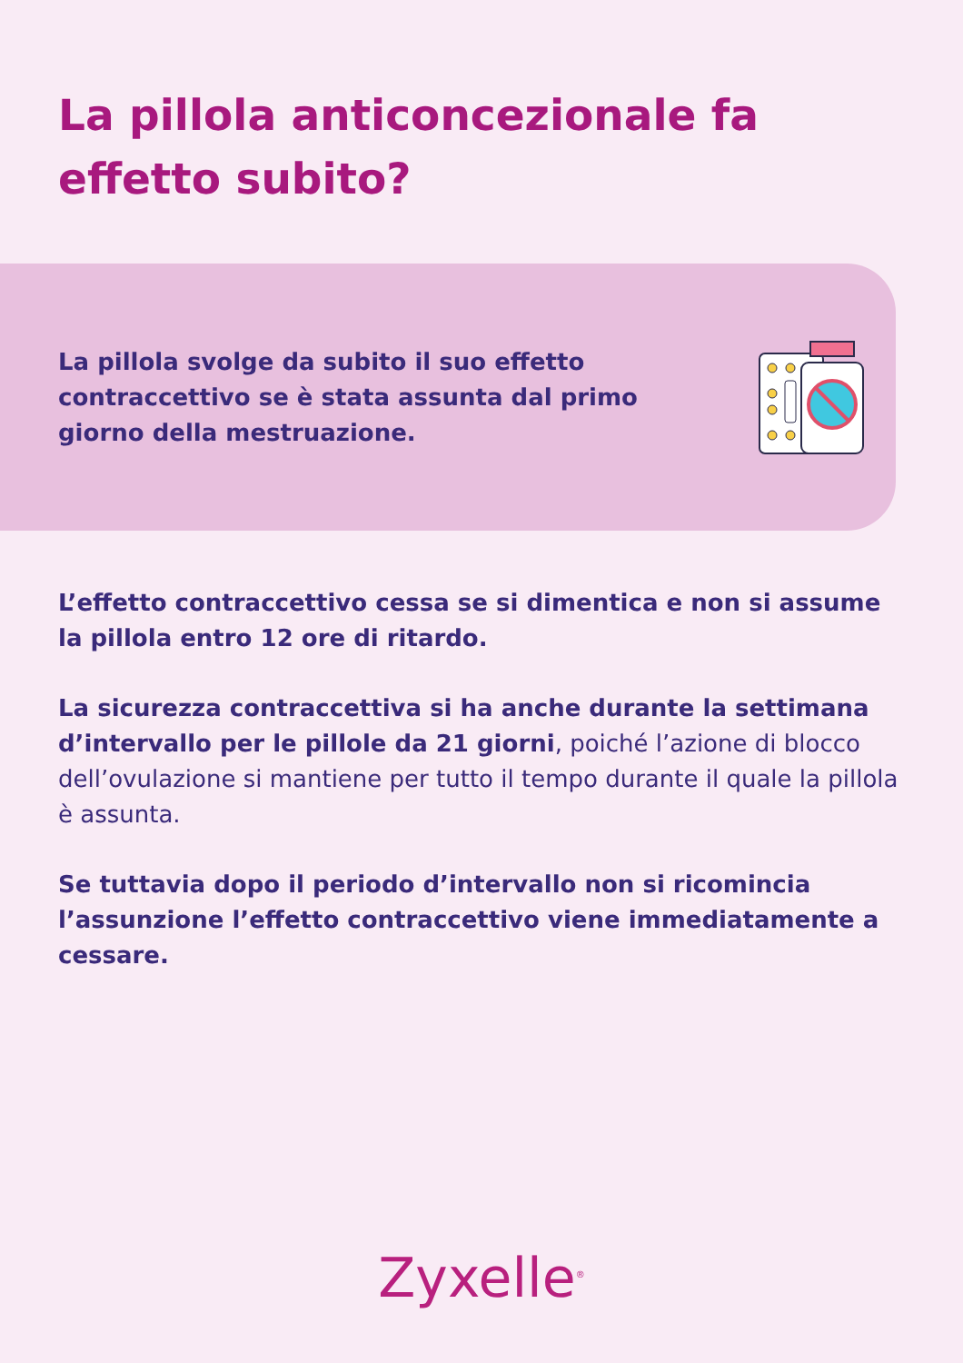La pillola anticoncezionale fa effetto subito?
La pillola svolge da subito il suo effetto contraccettivo se è stata assunta dal primo giorno della mestruazione.
L’effetto contraccettivo cessa se si dimentica e non si assume la pillola entro 12 ore di ritardo.
La sicurezza contraccettiva si ha anche durante la settimana d’intervallo per le pillole da 21 giorni, poiché l’azione di blocco dell’ovulazione si mantiene per tutto il tempo durante il quale la pillola è assunta.
Se tuttavia dopo il periodo d’intervallo non si ricomincia l’assunzione l’effetto contraccettivo viene immediatamente a cessare.
Zyxelle<sup>®</sup>